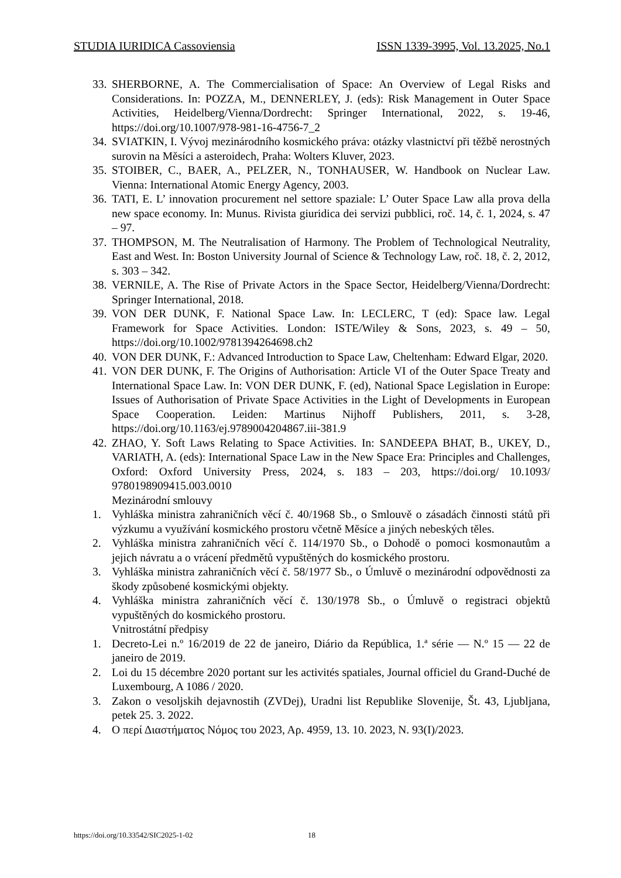STUDIA IURIDICA Cassoviensia ISSN 1339-3995, Vol. 13.2025, No.1
33. SHERBORNE, A. The Commercialisation of Space: An Overview of Legal Risks and Considerations. In: POZZA, M., DENNERLEY, J. (eds): Risk Management in Outer Space Activities, Heidelberg/Vienna/Dordrecht: Springer International, 2022, s. 19-46, https://doi.org/10.1007/978-981-16-4756-7_2
34. SVIATKIN, I. Vývoj mezinárodního kosmického práva: otázky vlastnictví při těžbě nerostných surovin na Měsíci a asteroidech, Praha: Wolters Kluver, 2023.
35. STOIBER, C., BAER, A., PELZER, N., TONHAUSER, W. Handbook on Nuclear Law. Vienna: International Atomic Energy Agency, 2003.
36. TATI, E. L’ innovation procurement nel settore spaziale: L’ Outer Space Law alla prova della new space economy. In: Munus. Rivista giuridica dei servizi pubblici, roč. 14, č. 1, 2024, s. 47 – 97.
37. THOMPSON, M. The Neutralisation of Harmony. The Problem of Technological Neutrality, East and West. In: Boston University Journal of Science & Technology Law, roč. 18, č. 2, 2012, s. 303 – 342.
38. VERNILE, A. The Rise of Private Actors in the Space Sector, Heidelberg/Vienna/Dordrecht: Springer International, 2018.
39. VON DER DUNK, F. National Space Law. In: LECLERC, T (ed): Space law. Legal Framework for Space Activities. London: ISTE/Wiley & Sons, 2023, s. 49 – 50, https://doi.org/10.1002/9781394264698.ch2
40. VON DER DUNK, F.: Advanced Introduction to Space Law, Cheltenham: Edward Elgar, 2020.
41. VON DER DUNK, F. The Origins of Authorisation: Article VI of the Outer Space Treaty and International Space Law. In: VON DER DUNK, F. (ed), National Space Legislation in Europe: Issues of Authorisation of Private Space Activities in the Light of Developments in European Space Cooperation. Leiden: Martinus Nijhoff Publishers, 2011, s. 3-28, https://doi.org/10.1163/ej.9789004204867.iii-381.9
42. ZHAO, Y. Soft Laws Relating to Space Activities. In: SANDEEPA BHAT, B., UKEY, D., VARIATH, A. (eds): International Space Law in the New Space Era: Principles and Challenges, Oxford: Oxford University Press, 2024, s. 183 – 203, https://doi.org/ 10.1093/ 9780198909415.003.0010
Mezinárodní smlouvy
1. Vyhláška ministra zahraničních věcí č. 40/1968 Sb., o Smlouvě o zásadách činnosti států při výzkumu a využívání kosmického prostoru včetně Měsíce a jiných nebeských těles.
2. Vyhláška ministra zahraničních věcí č. 114/1970 Sb., o Dohodě o pomoci kosmonautům a jejich návratu a o vrácení předmětů vypuštěných do kosmického prostoru.
3. Vyhláška ministra zahraničních věcí č. 58/1977 Sb., o Úmluvě o mezinárodní odpovědnosti za škody způsobené kosmickými objekty.
4. Vyhláška ministra zahraničních věcí č. 130/1978 Sb., o Úmluvě o registraci objektů vypuštěných do kosmického prostoru.
Vnitrostátní předpisy
1. Decreto-Lei n.º 16/2019 de 22 de janeiro, Diário da República, 1.ª série — N.º 15 — 22 de janeiro de 2019.
2. Loi du 15 décembre 2020 portant sur les activités spatiales, Journal officiel du Grand-Duché de Luxembourg, A 1086 / 2020.
3. Zakon o vesoljskih dejavnostih (ZVDej), Uradni list Republike Slovenije, Št. 43, Ljubljana, petek 25. 3. 2022.
4. Ο περί Διαστήματος Νόμος του 2023, Αρ. 4959, 13. 10. 2023, Ν. 93(Ι)/2023.
https://doi.org/10.33542/SIC2025-1-02
18